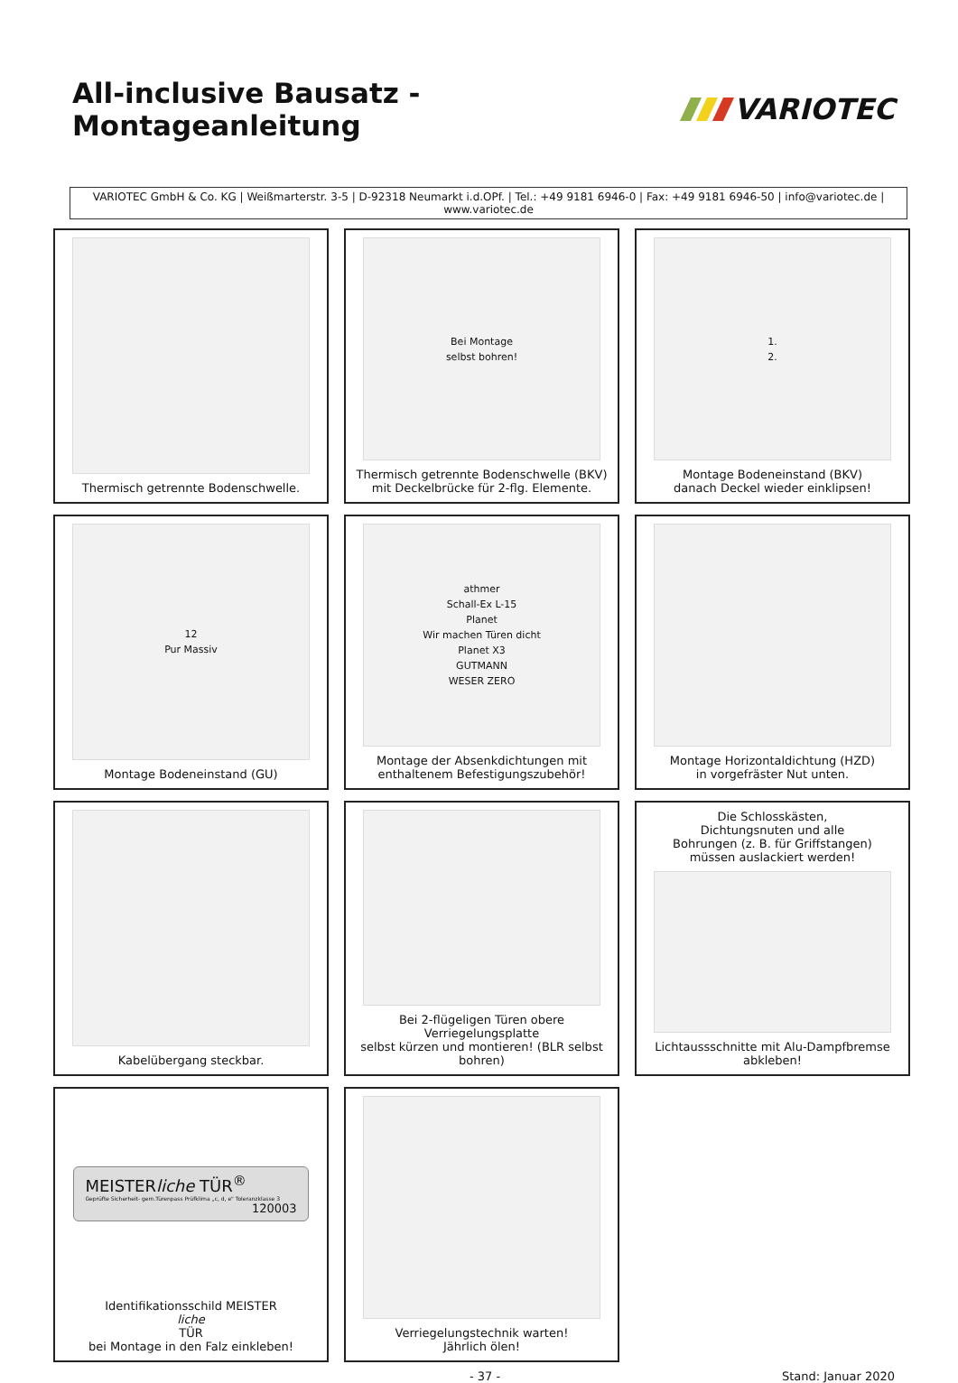All-inclusive Bausatz - Montageanleitung
VARIOTEC
VARIOTEC GmbH & Co. KG | Weißmarterstr. 3-5 | D-92318 Neumarkt i.d.OPf. | Tel.: +49 9181 6946-0 | Fax: +49 9181 6946-50 | info@variotec.de | www.variotec.de
Thermisch getrennte Bodenschwelle.
Bei Montage
selbst bohren!
Thermisch getrennte Bodenschwelle (BKV)
mit Deckelbrücke für 2-flg. Elemente.
1.
2.
Montage Bodeneinstand (BKV)
danach Deckel wieder einklipsen!
12
Pur Massiv
Montage Bodeneinstand (GU)
athmer
Schall-Ex L-15
Planet
Wir machen Türen dicht
Planet X3
GUTMANN
WESER ZERO
Montage der Absenkdichtungen mit
enthaltenem Befestigungszubehör!
Montage Horizontaldichtung (HZD)
in vorgefräster Nut unten.
Kabelübergang steckbar.
Bei 2-flügeligen Türen obere Verriegelungsplatte
selbst kürzen und montieren! (BLR selbst bohren)
Die Schlosskästen,
Dichtungsnuten und alle
Bohrungen (z. B. für Griffstangen)
müssen auslackiert werden!
Lichtaussschnitte mit Alu-Dampfbremse
abkleben!
MEISTERliche TÜR<sup>®</sup>
Geprüfte Sicherheit- gem.Türenpass Prüfklima „c, d, e" Toleranzklasse 3
120003
Identifikationsschild MEISTER
liche
TÜR
bei Montage in den Falz einkleben!
Verriegelungstechnik warten!
Jährlich ölen!
- 37 - Stand: Januar 2020